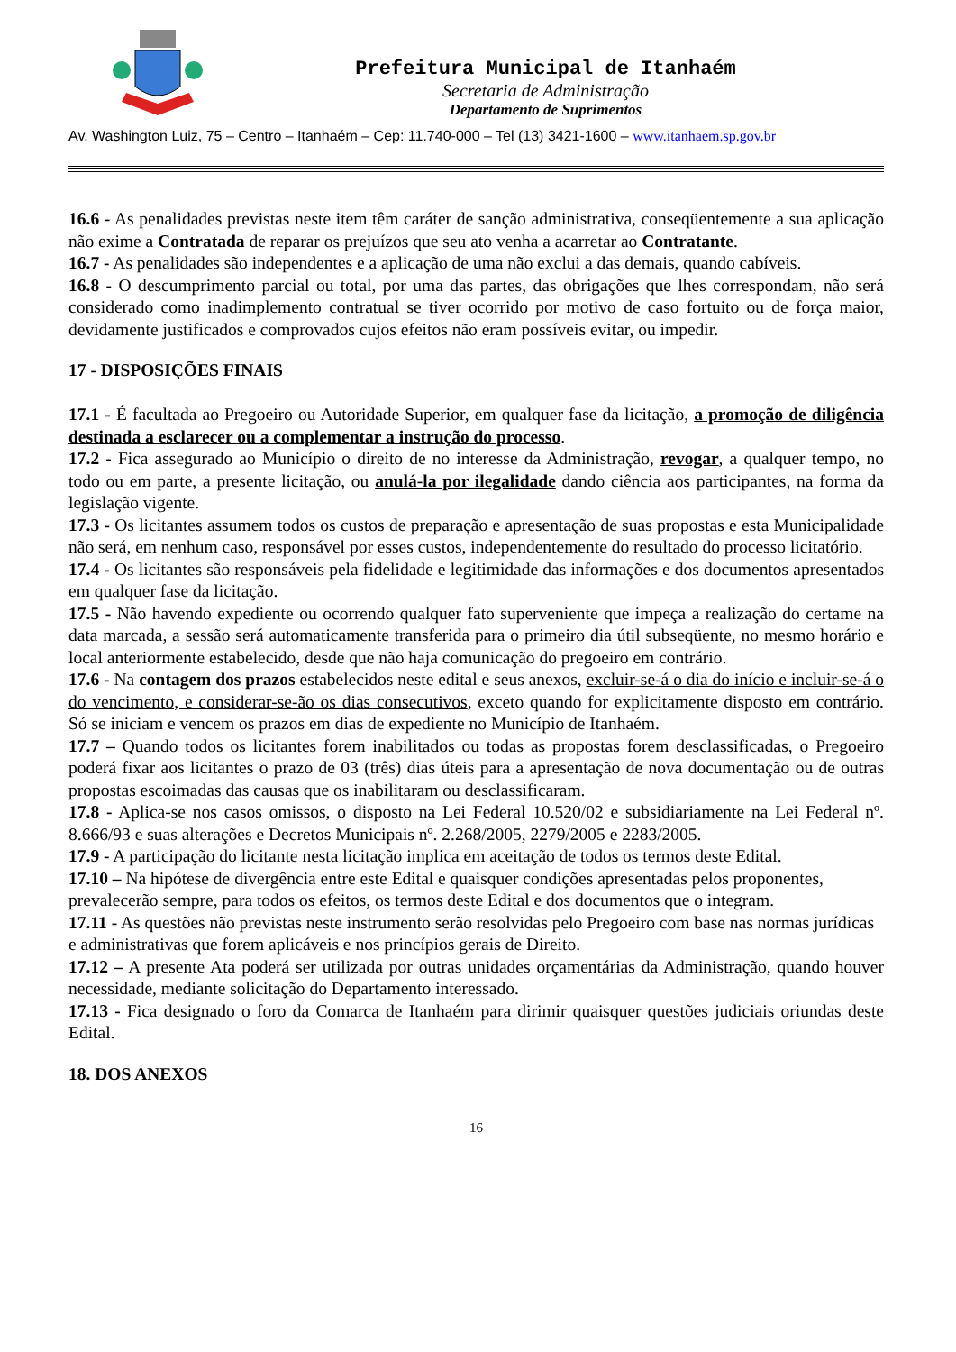Prefeitura Municipal de Itanhaém
Secretaria de Administração
Departamento de Suprimentos
Av. Washington Luiz, 75 – Centro – Itanhaém – Cep: 11.740-000 – Tel (13) 3421-1600 – www.itanhaem.sp.gov.br
16.6 - As penalidades previstas neste item têm caráter de sanção administrativa, conseqüentemente a sua aplicação não exime a Contratada de reparar os prejuízos que seu ato venha a acarretar ao Contratante.
16.7 - As penalidades são independentes e a aplicação de uma não exclui a das demais, quando cabíveis.
16.8 - O descumprimento parcial ou total, por uma das partes, das obrigações que lhes correspondam, não será considerado como inadimplemento contratual se tiver ocorrido por motivo de caso fortuito ou de força maior, devidamente justificados e comprovados cujos efeitos não eram possíveis evitar, ou impedir.
17 - DISPOSIÇÕES FINAIS
17.1 - É facultada ao Pregoeiro ou Autoridade Superior, em qualquer fase da licitação, a promoção de diligência destinada a esclarecer ou a complementar a instrução do processo.
17.2 - Fica assegurado ao Município o direito de no interesse da Administração, revogar, a qualquer tempo, no todo ou em parte, a presente licitação, ou anulá-la por ilegalidade dando ciência aos participantes, na forma da legislação vigente.
17.3 - Os licitantes assumem todos os custos de preparação e apresentação de suas propostas e esta Municipalidade não será, em nenhum caso, responsável por esses custos, independentemente do resultado do processo licitatório.
17.4 - Os licitantes são responsáveis pela fidelidade e legitimidade das informações e dos documentos apresentados em qualquer fase da licitação.
17.5 - Não havendo expediente ou ocorrendo qualquer fato superveniente que impeça a realização do certame na data marcada, a sessão será automaticamente transferida para o primeiro dia útil subseqüente, no mesmo horário e local anteriormente estabelecido, desde que não haja comunicação do pregoeiro em contrário.
17.6 - Na contagem dos prazos estabelecidos neste edital e seus anexos, excluir-se-á o dia do início e incluir-se-á o do vencimento, e considerar-se-ão os dias consecutivos, exceto quando for explicitamente disposto em contrário. Só se iniciam e vencem os prazos em dias de expediente no Município de Itanhaém.
17.7 – Quando todos os licitantes forem inabilitados ou todas as propostas forem desclassificadas, o Pregoeiro poderá fixar aos licitantes o prazo de 03 (três) dias úteis para a apresentação de nova documentação ou de outras propostas escoimadas das causas que os inabilitaram ou desclassificaram.
17.8 - Aplica-se nos casos omissos, o disposto na Lei Federal 10.520/02 e subsidiariamente na Lei Federal nº. 8.666/93 e suas alterações e Decretos Municipais nº. 2.268/2005, 2279/2005 e 2283/2005.
17.9 - A participação do licitante nesta licitação implica em aceitação de todos os termos deste Edital.
17.10 – Na hipótese de divergência entre este Edital e quaisquer condições apresentadas pelos proponentes, prevalecerão sempre, para todos os efeitos, os termos deste Edital e dos documentos que o integram.
17.11 - As questões não previstas neste instrumento serão resolvidas pelo Pregoeiro com base nas normas jurídicas e administrativas que forem aplicáveis e nos princípios gerais de Direito.
17.12 – A presente Ata poderá ser utilizada por outras unidades orçamentárias da Administração, quando houver necessidade, mediante solicitação do Departamento interessado.
17.13 - Fica designado o foro da Comarca de Itanhaém para dirimir quaisquer questões judiciais oriundas deste Edital.
18. DOS ANEXOS
16